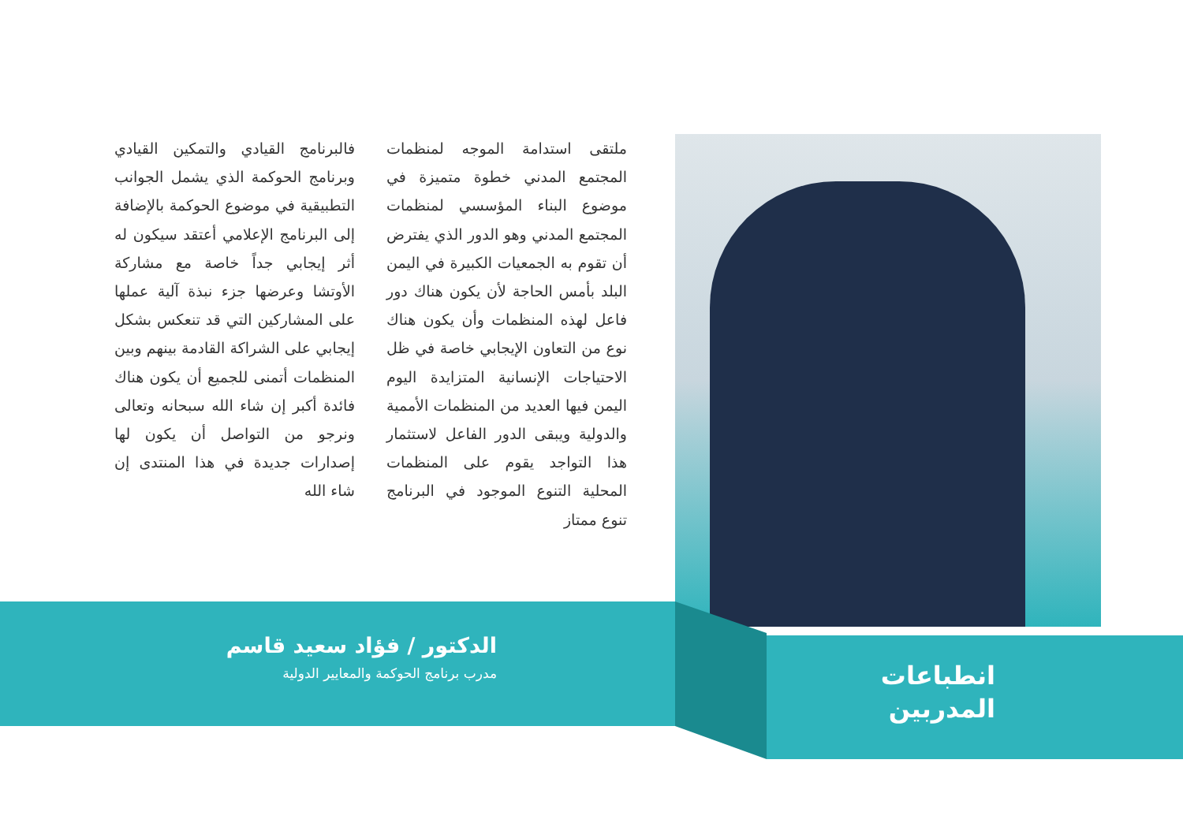ملتقى استدامة الموجه لمنظمات المجتمع المدني خطوة متميزة في موضوع البناء المؤسسي لمنظمات المجتمع المدني وهو الدور الذي يفترض أن تقوم به الجمعيات الكبيرة في اليمن البلد بأمس الحاجة لأن يكون هناك دور فاعل لهذه المنظمات وأن يكون هناك نوع من التعاون الإيجابي خاصة في ظل الاحتياجات الإنسانية المتزايدة اليوم اليمن فيها العديد من المنظمات الأممية والدولية ويبقى الدور الفاعل لاستثمار هذا التواجد يقوم على المنظمات المحلية التنوع الموجود في البرنامج تنوع ممتاز
فالبرنامج القيادي والتمكين القيادي وبرنامج الحوكمة الذي يشمل الجوانب التطبيقية في موضوع الحوكمة بالإضافة إلى البرنامج الإعلامي أعتقد سيكون له أثر إيجابي جداً خاصة مع مشاركة الأوتشا وعرضها جزء نبذة آلية عملها على المشاركين التي قد تنعكس بشكل إيجابي على الشراكة القادمة بينهم وبين المنظمات أتمنى للجميع أن يكون هناك فائدة أكبر إن شاء الله سبحانه وتعالى ونرجو من التواصل أن يكون لها إصدارات جديدة في هذا المنتدى إن شاء الله
الدكتور / فؤاد سعيد قاسم
مدرب برنامج الحوكمة والمعايير الدولية
انطباعات
المدربين